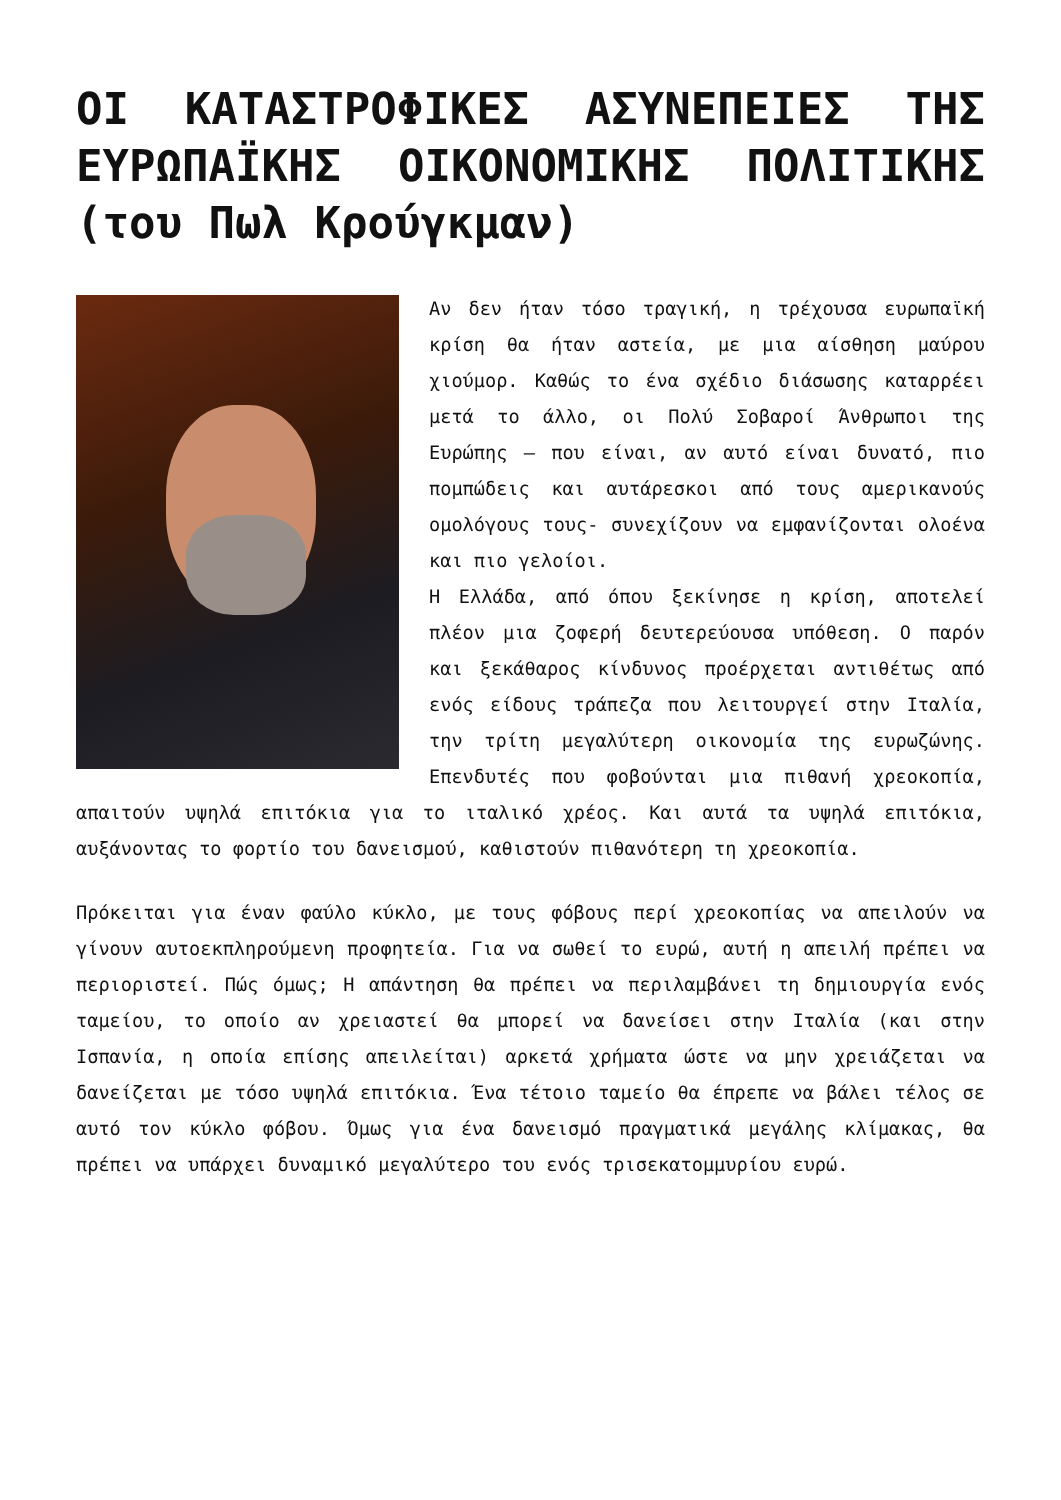ΟΙ ΚΑΤΑΣΤΡΟΦΙΚΕΣ ΑΣΥΝΕΠΕΙΕΣ ΤΗΣ ΕΥΡΩΠΑΪΚΗΣ ΟΙΚΟΝΟΜΙΚΗΣ ΠΟΛΙΤΙΚΗΣ (του Πωλ Κρούγκμαν)
Αν δεν ήταν τόσο τραγική, η τρέχουσα ευρωπαϊκή κρίση θα ήταν αστεία, με μια αίσθηση μαύρου χιούμορ. Καθώς το ένα σχέδιο διάσωσης καταρρέει μετά το άλλο, οι Πολύ Σοβαροί Άνθρωποι της Ευρώπης – που είναι, αν αυτό είναι δυνατό, πιο πομπώδεις και αυτάρεσκοι από τους αμερικανούς ομολόγους τους- συνεχίζουν να εμφανίζονται ολοένα και πιο γελοίοι.
Η Ελλάδα, από όπου ξεκίνησε η κρίση, αποτελεί πλέον μια ζοφερή δευτερεύουσα υπόθεση. Ο παρόν και ξεκάθαρος κίνδυνος προέρχεται αντιθέτως από ενός είδους τράπεζα που λειτουργεί στην Ιταλία, την τρίτη μεγαλύτερη οικονομία της ευρωζώνης. Επενδυτές που φοβούνται μια πιθανή χρεοκοπία, απαιτούν υψηλά επιτόκια για το ιταλικό χρέος. Και αυτά τα υψηλά επιτόκια, αυξάνοντας το φορτίο του δανεισμού, καθιστούν πιθανότερη τη χρεοκοπία.
Πρόκειται για έναν φαύλο κύκλο, με τους φόβους περί χρεοκοπίας να απειλούν να γίνουν αυτοεκπληρούμενη προφητεία. Για να σωθεί το ευρώ, αυτή η απειλή πρέπει να περιοριστεί. Πώς όμως; Η απάντηση θα πρέπει να περιλαμβάνει τη δημιουργία ενός ταμείου, το οποίο αν χρειαστεί θα μπορεί να δανείσει στην Ιταλία (και στην Ισπανία, η οποία επίσης απειλείται) αρκετά χρήματα ώστε να μην χρειάζεται να δανείζεται με τόσο υψηλά επιτόκια. Ένα τέτοιο ταμείο θα έπρεπε να βάλει τέλος σε αυτό τον κύκλο φόβου. Όμως για ένα δανεισμό πραγματικά μεγάλης κλίμακας, θα πρέπει να υπάρχει δυναμικό μεγαλύτερο του ενός τρισεκατομμυρίου ευρώ.